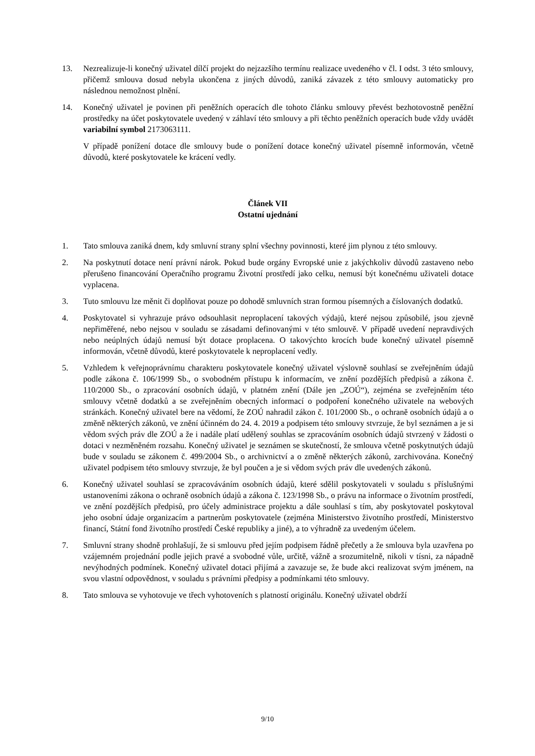13. Nezrealizuje-li konečný uživatel dílčí projekt do nejzazšího termínu realizace uvedeného v čl. I odst. 3 této smlouvy, přičemž smlouva dosud nebyla ukončena z jiných důvodů, zaniká závazek z této smlouvy automaticky pro následnou nemožnost plnění.
14. Konečný uživatel je povinen při peněžních operacích dle tohoto článku smlouvy převést bezhotovostně peněžní prostředky na účet poskytovatele uvedený v záhlaví této smlouvy a při těchto peněžních operacích bude vždy uvádět variabilní symbol 2173063111.
V případě ponížení dotace dle smlouvy bude o ponížení dotace konečný uživatel písemně informován, včetně důvodů, které poskytovatele ke krácení vedly.
Článek VII
Ostatní ujednání
1. Tato smlouva zaniká dnem, kdy smluvní strany splní všechny povinnosti, které jim plynou z této smlouvy.
2. Na poskytnutí dotace není právní nárok. Pokud bude orgány Evropské unie z jakýchkoliv důvodů zastaveno nebo přerušeno financování Operačního programu Životní prostředí jako celku, nemusí být konečnému uživateli dotace vyplacena.
3. Tuto smlouvu lze měnit či doplňovat pouze po dohodě smluvních stran formou písemných a číslovaných dodatků.
4. Poskytovatel si vyhrazuje právo odsouhlasit neproplacení takových výdajů, které nejsou způsobilé, jsou zjevně nepřiměřené, nebo nejsou v souladu se zásadami definovanými v této smlouvě. V případě uvedení nepravdivých nebo neúplných údajů nemusí být dotace proplacena. O takovýchto krocích bude konečný uživatel písemně informován, včetně důvodů, které poskytovatele k neproplacení vedly.
5. Vzhledem k veřejnoprávnímu charakteru poskytovatele konečný uživatel výslovně souhlasí se zveřejněním údajů podle zákona č. 106/1999 Sb., o svobodném přístupu k informacím, ve znění pozdějších předpisů a zákona č. 110/2000 Sb., o zpracování osobních údajů, v platném znění (Dále jen „ZOÚ“), zejména se zveřejněním této smlouvy včetně dodatků a se zveřejněním obecných informací o podpoření konečného uživatele na webových stránkách. Konečný uživatel bere na vědomí, že ZOÚ nahradil zákon č. 101/2000 Sb., o ochraně osobních údajů a o změně některých zákonů, ve znění účinném do 24. 4. 2019 a podpisem této smlouvy stvrzuje, že byl seznámen a je si vědom svých práv dle ZOÚ a že i nadále platí udělený souhlas se zpracováním osobních údajů stvrzený v žádosti o dotaci v nezměněném rozsahu. Konečný uživatel je seznámen se skutečností, že smlouva včetně poskytnutých údajů bude v souladu se zákonem č. 499/2004 Sb., o archivnictví a o změně některých zákonů, zarchivována. Konečný uživatel podpisem této smlouvy stvrzuje, že byl poučen a je si vědom svých práv dle uvedených zákonů.
6. Konečný uživatel souhlasí se zpracováváním osobních údajů, které sdělil poskytovateli v souladu s příslušnými ustanoveními zákona o ochraně osobních údajů a zákona č. 123/1998 Sb., o právu na informace o životním prostředí, ve znění pozdějších předpisů, pro účely administrace projektu a dále souhlasí s tím, aby poskytovatel poskytoval jeho osobní údaje organizacím a partnerům poskytovatele (zejména Ministerstvo životního prostředí, Ministerstvo financí, Státní fond životního prostředí České republiky a jiné), a to výhradně za uvedeným účelem.
7. Smluvní strany shodně prohlašují, že si smlouvu před jejím podpisem řádně přečetly a že smlouva byla uzavřena po vzájemném projednání podle jejich pravé a svobodné vůle, určitě, vážně a srozumitelně, nikoli v tísni, za nápadně nevýhodných podmínek. Konečný uživatel dotaci přijímá a zavazuje se, že bude akci realizovat svým jménem, na svou vlastní odpovědnost, v souladu s právními předpisy a podmínkami této smlouvy.
8. Tato smlouva se vyhotovuje ve třech vyhotoveních s platností originálu. Konečný uživatel obdrží
9/10